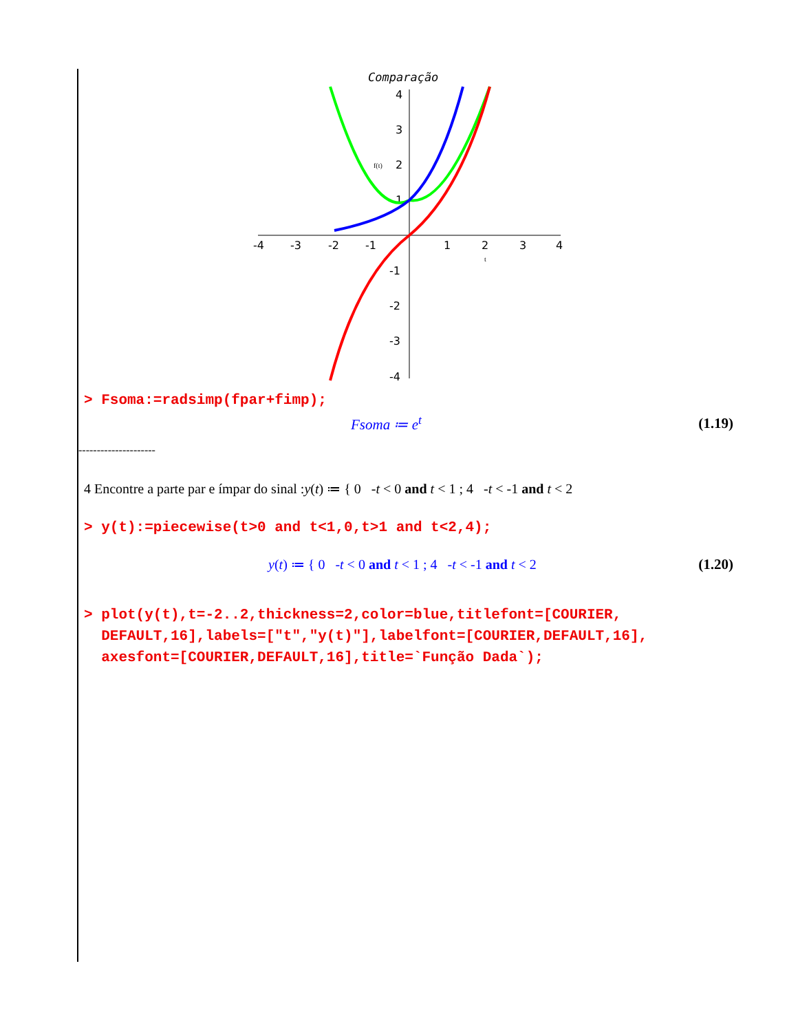Comparação
-4
-3
-2
-1
1
2
3
4
4
3
2
1
-1
-2
-3
-4
f(t)
t
> Fsoma:=radsimp(fpar+fimp);
Fsoma ≔ e<sup>t</sup> (1.19)
---------------------
4 Encontre a parte par e ímpar do sinal :y(t) ≔ { 0 -t < 0 and t < 1 ; 4 -t < -1 and t < 2
> y(t):=piecewise(t>0 and t<1,0,t>1 and t<2,4);
y(t) ≔ { 0 -t < 0 and t < 1 ; 4 -t < -1 and t < 2
(1.20)
> plot(y(t),t=-2..2,thickness=2,color=blue,titlefont=[COURIER,
DEFAULT,16],labels=["t","y(t)"],labelfont=[COURIER,DEFAULT,16],
axesfont=[COURIER,DEFAULT,16],title=`Função Dada`);